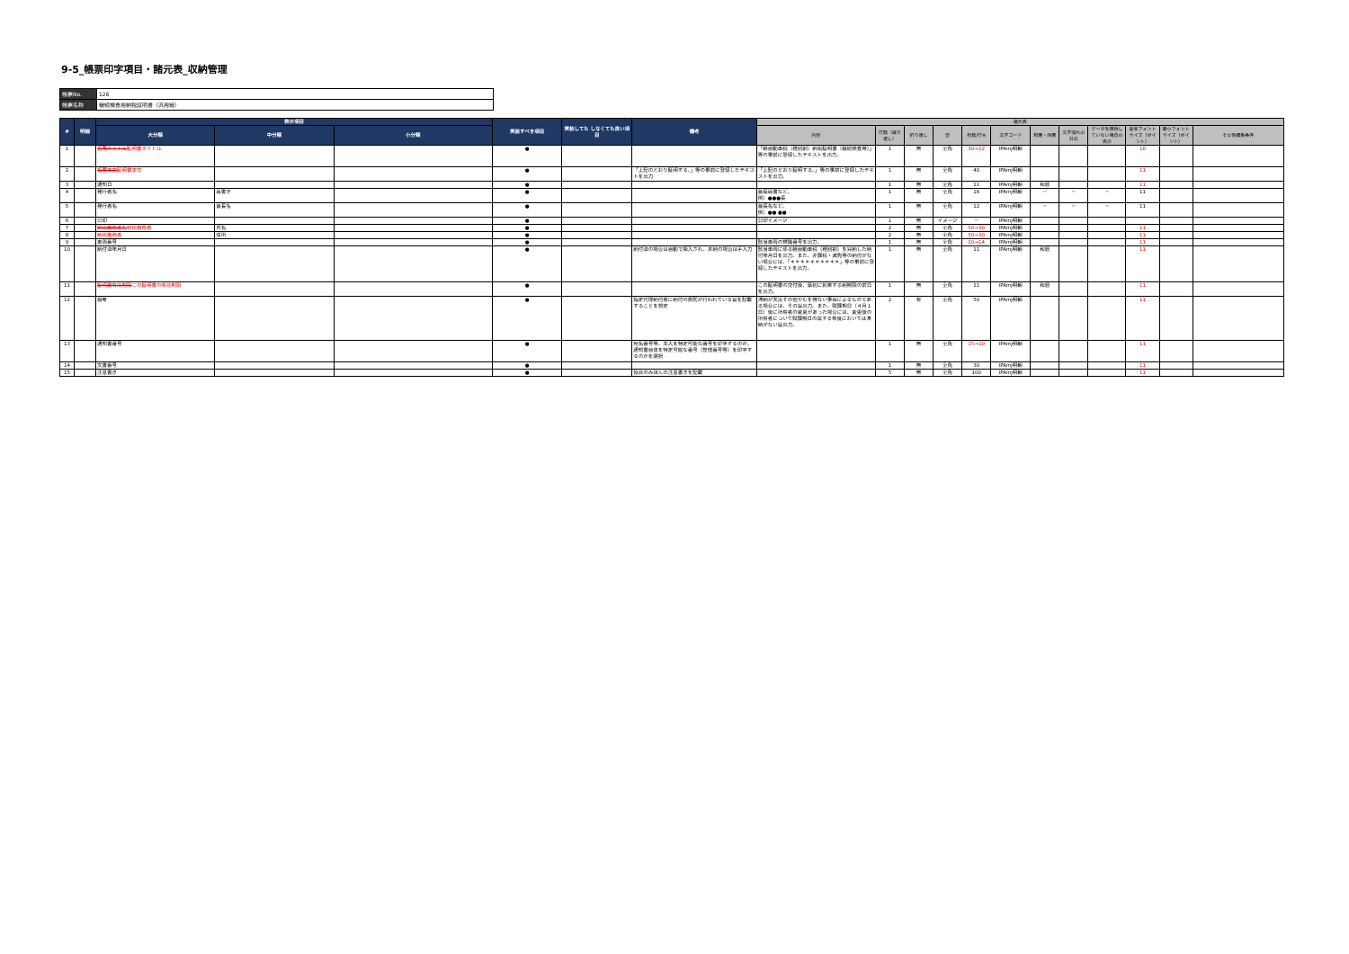9-5_帳票印字項目・諸元表_収納管理
| 帳票No. | 126 |
| 帳票名称 | 継続検査用納税証明書（汎用紙） |
| # | 明細 | 表示項目 | | | 実装すべき項目 | 実装しても しなくても良い項目 | 備考 | 諸元表 | | | | | | | | | | | |
| --- | --- | --- | --- | --- | --- | --- | --- | --- | --- | --- | --- | --- | --- | --- | --- | --- | --- | --- | --- |
| | | 大分類 | 中分類 | 小分類 | | | | 内容 | 行数（繰り返し） | 折り返し | 型 | 桁数/行※ | 文字コード | 和暦・西暦 | 文字溢れの対応 | データを保持していない場合の表示 | 基本フォントサイズ（ポイント） | 最小フォントサイズ（ポイント） | その他編集条件 |
| 1 | | 帳票タイトル 証明書タイトル | | | ● | | | 「軽自動車税（種別割）納税証明書（継続検査用）」等の事前に登録したテキストを出力。 | 1 | 無 | 全角 | 30→22 | IPAmj明朝 | | | | 18 | | |
| 2 | | 帳票本文 証明書本文 | | | ● | | 「上記のとおり証明する。」等の事前に登録したテキストを出力 | 「上記のとおり証明する。」等の事前に登録したテキストを出力。 | 1 | 無 | 全角 | 40 | IPAmj明朝 | | | | 11 | | |
| 3 | | 通知日 | | | ● | | | | 1 | 無 | 全角 | 11 | IPAmj明朝 | 和暦 | | | 11 | | |
| 4 | | 発行者名 | 肩書き | | ● | | | 首長肩書など。 例）●●●長 | 1 | 無 | 全角 | 16 | IPAmj明朝 | － | － | － | 11 | | |
| 5 | | 発行者名 | 首長名 | | ● | | | 首長名など。 例）●● ●● | 1 | 無 | 全角 | 12 | IPAmj明朝 | － | － | － | 11 | | |
| 6 | | 公印 | | | ● | | | 公印イメージ | 1 | 無 | イメージ | － | IPAmj明朝 | | | | | | |
| 7 | | 納税義務者名 納税義務者 | 氏名 | | ● | | | | 2 | 無 | 全角 | 50→30 | IPAmj明朝 | | | | 11 | | |
| 8 | | 納税義務者 | 住所 | | ● | | | | 2 | 無 | 全角 | 50→30 | IPAmj明朝 | | | | 11 | | |
| 9 | | 車両番号 | | | ● | | | 該当車両の標識番号を出力。 | 1 | 無 | 全角 | 20→14 | IPAmj明朝 | | | | 11 | | |
| 10 | | 納付済年月日 | | | ● | | 納付済の場合は自動で挿入され、未納の場合は手入力 | 該当車両に係る軽自動車税（種別割）を完納した納付年月日を出力。また、非課税・減免等の納付がない場合には、「＊＊＊＊＊＊＊＊＊＊」等の事前に登録したテキストを出力。 | 1 | 無 | 全角 | 11 | IPAmj明朝 | 和暦 | | | 11 | | |
| 11 | | 証明書有効期限 この証明書の有効期限 | | | ● | | | この証明書の交付後、最初に到来する納期限の前日を出力。 | 1 | 無 | 全角 | 11 | IPAmj明朝 | 和暦 | | | 11 | | |
| 12 | | 備考 | | | ● | | 指定代理納付者に納付の委託が行われている旨を記載することを想定 | 滞納が天災その他やむを得ない事由によるものである場合には、その旨出力。また、賦課期日（４月１日）後に所有者の変更があった場合には、変更後の所有者について賦課期日の属する年度においては滞納がない旨出力。 | 2 | 有 | 全角 | 50 | IPAmj明朝 | | | | 11 | | |
| 13 | | 通知書番号 | | | ● | | 宛名番号等、本人を特定可能な番号を印字するのか、通知書自体を特定可能な番号（整理番号等）を印字するのかを選択 | | 1 | 無 | 全角 | 15→10 | IPAmj明朝 | | | | 11 | | |
| 14 | | 文書番号 | | | ● | | | | 1 | 無 | 全角 | 30 | IPAmj明朝 | | | | 11 | | |
| 15 | | 注意書き | | | ● | | 協会のみほんの注意書きを記載 | | 5 | 無 | 全角 | 100 | IPAmj明朝 | | | | 11 | | |